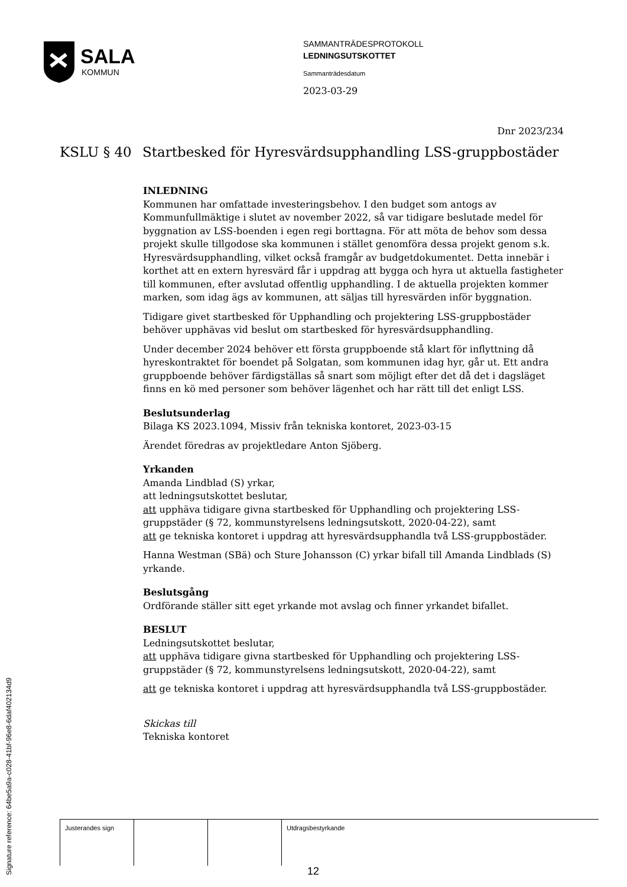SALA
KOMMUN
SAMMANTRÄDESPROTOKOLL
LEDNINGSUTSKOTTET
Sammanträdesdatum
2023-03-29
Dnr 2023/234
KSLU § 40 Startbesked för Hyresvärdsupphandling LSS-gruppbostäder
INLEDNING
Kommunen har omfattade investeringsbehov. I den budget som antogs av Kommunfullmäktige i slutet av november 2022, så var tidigare beslutade medel för byggnation av LSS-boenden i egen regi borttagna. För att möta de behov som dessa projekt skulle tillgodose ska kommunen i stället genomföra dessa projekt genom s.k. Hyresvärdsupphandling, vilket också framgår av budgetdokumentet. Detta innebär i korthet att en extern hyresvärd får i uppdrag att bygga och hyra ut aktuella fastigheter till kommunen, efter avslutad offentlig upphandling. I de aktuella projekten kommer marken, som idag ägs av kommunen, att säljas till hyresvärden inför byggnation.
Tidigare givet startbesked för Upphandling och projektering LSS-gruppbostäder behöver upphävas vid beslut om startbesked för hyresvärdsupphandling.
Under december 2024 behöver ett första gruppboende stå klart för inflyttning då hyreskontraktet för boendet på Solgatan, som kommunen idag hyr, går ut. Ett andra gruppboende behöver färdigställas så snart som möjligt efter det då det i dagsläget finns en kö med personer som behöver lägenhet och har rätt till det enligt LSS.
Beslutsunderlag
Bilaga KS 2023.1094, Missiv från tekniska kontoret, 2023-03-15
Ärendet föredras av projektledare Anton Sjöberg.
Yrkanden
Amanda Lindblad (S) yrkar,
att ledningsutskottet beslutar,
att upphäva tidigare givna startbesked för Upphandling och projektering LSS-gruppstäder (§ 72, kommunstyrelsens ledningsutskott, 2020-04-22), samt
att ge tekniska kontoret i uppdrag att hyresvärdsupphandla två LSS-gruppbostäder.
Hanna Westman (SBä) och Sture Johansson (C) yrkar bifall till Amanda Lindblads (S) yrkande.
Beslutsgång
Ordförande ställer sitt eget yrkande mot avslag och finner yrkandet bifallet.
BESLUT
Ledningsutskottet beslutar,
att upphäva tidigare givna startbesked för Upphandling och projektering LSS-gruppstäder (§ 72, kommunstyrelsens ledningsutskott, 2020-04-22), samt
att ge tekniska kontoret i uppdrag att hyresvärdsupphandla två LSS-gruppbostäder.
Skickas till
Tekniska kontoret
| Justerandes sign | | | Utdragsbestyrkande |
Signature reference: 64be5a9a-c028-41bf-96e8-6daf402134d9
12